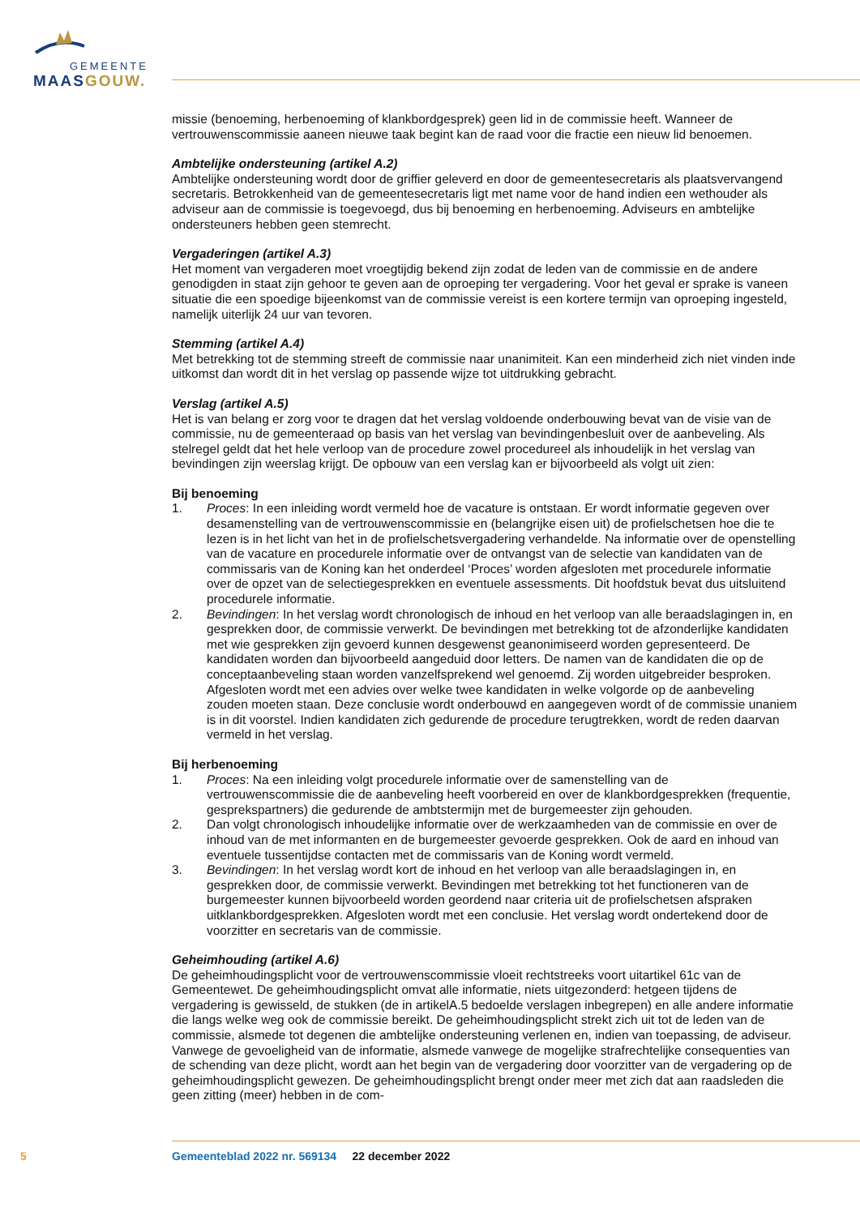GEMEENTE
MAAS GOUW.
missie (benoeming, herbenoeming of klankbordgesprek) geen lid in de commissie heeft. Wanneer de vertrouwenscommissie aaneen nieuwe taak begint kan de raad voor die fractie een nieuw lid benoemen.
Ambtelijke ondersteuning (artikel A.2)
Ambtelijke ondersteuning wordt door de griffier geleverd en door de gemeentesecretaris als plaatsvervangend secretaris. Betrokkenheid van de gemeentesecretaris ligt met name voor de hand indien een wethouder als adviseur aan de commissie is toegevoegd, dus bij benoeming en herbenoeming. Adviseurs en ambtelijke ondersteuners hebben geen stemrecht.
Vergaderingen (artikel A.3)
Het moment van vergaderen moet vroegtijdig bekend zijn zodat de leden van de commissie en de andere genodigden in staat zijn gehoor te geven aan de oproeping ter vergadering. Voor het geval er sprake is vaneen situatie die een spoedige bijeenkomst van de commissie vereist is een kortere termijn van oproeping ingesteld, namelijk uiterlijk 24 uur van tevoren.
Stemming (artikel A.4)
Met betrekking tot de stemming streeft de commissie naar unanimiteit. Kan een minderheid zich niet vinden inde uitkomst dan wordt dit in het verslag op passende wijze tot uitdrukking gebracht.
Verslag (artikel A.5)
Het is van belang er zorg voor te dragen dat het verslag voldoende onderbouwing bevat van de visie van de commissie, nu de gemeenteraad op basis van het verslag van bevindingenbesluit over de aanbeveling. Als stelregel geldt dat het hele verloop van de procedure zowel procedureel als inhoudelijk in het verslag van bevindingen zijn weerslag krijgt. De opbouw van een verslag kan er bijvoorbeeld als volgt uit zien:
Bij benoeming
1. Proces: In een inleiding wordt vermeld hoe de vacature is ontstaan. Er wordt informatie gegeven over desamenstelling van de vertrouwenscommissie en (belangrijke eisen uit) de profielschetsen hoe die te lezen is in het licht van het in de profielschetsvergadering verhandelde. Na informatie over de openstelling van de vacature en procedurele informatie over de ontvangst van de selectie van kandidaten van de commissaris van de Koning kan het onderdeel ‘Proces’ worden afgesloten met procedurele informatie over de opzet van de selectiegesprekken en eventuele assessments. Dit hoofdstuk bevat dus uitsluitend procedurele informatie.
2. Bevindingen: In het verslag wordt chronologisch de inhoud en het verloop van alle beraadslagingen in, en gesprekken door, de commissie verwerkt. De bevindingen met betrekking tot de afzonderlijke kandidaten met wie gesprekken zijn gevoerd kunnen desgewenst geanonimiseerd worden gepresenteerd. De kandidaten worden dan bijvoorbeeld aangeduid door letters. De namen van de kandidaten die op de conceptaanbeveling staan worden vanzelfsprekend wel genoemd. Zij worden uitgebreider besproken. Afgesloten wordt met een advies over welke twee kandidaten in welke volgorde op de aanbeveling zouden moeten staan. Deze conclusie wordt onderbouwd en aangegeven wordt of de commissie unaniem is in dit voorstel. Indien kandidaten zich gedurende de procedure terugtrekken, wordt de reden daarvan vermeld in het verslag.
Bij herbenoeming
1. Proces: Na een inleiding volgt procedurele informatie over de samenstelling van de vertrouwenscommissie die de aanbeveling heeft voorbereid en over de klankbordgesprekken (frequentie, gesprekspartners) die gedurende de ambtstermijn met de burgemeester zijn gehouden.
2. Dan volgt chronologisch inhoudelijke informatie over de werkzaamheden van de commissie en over de inhoud van de met informanten en de burgemeester gevoerde gesprekken. Ook de aard en inhoud van eventuele tussentijdse contacten met de commissaris van de Koning wordt vermeld.
3. Bevindingen: In het verslag wordt kort de inhoud en het verloop van alle beraadslagingen in, en gesprekken door, de commissie verwerkt. Bevindingen met betrekking tot het functioneren van de burgemeester kunnen bijvoorbeeld worden geordend naar criteria uit de profielschetsen afspraken uitklankbordgesprekken. Afgesloten wordt met een conclusie. Het verslag wordt ondertekend door de voorzitter en secretaris van de commissie.
Geheimhouding (artikel A.6)
De geheimhoudingsplicht voor de vertrouwenscommissie vloeit rechtstreeks voort uitartikel 61c van de Gemeentewet. De geheimhoudingsplicht omvat alle informatie, niets uitgezonderd: hetgeen tijdens de vergadering is gewisseld, de stukken (de in artikelA.5 bedoelde verslagen inbegrepen) en alle andere informatie die langs welke weg ook de commissie bereikt. De geheimhoudingsplicht strekt zich uit tot de leden van de commissie, alsmede tot degenen die ambtelijke ondersteuning verlenen en, indien van toepassing, de adviseur. Vanwege de gevoeligheid van de informatie, alsmede vanwege de mogelijke strafrechtelijke consequenties van de schending van deze plicht, wordt aan het begin van de vergadering door voorzitter van de vergadering op de geheimhoudingsplicht gewezen. De geheimhoudingsplicht brengt onder meer met zich dat aan raadsleden die geen zitting (meer) hebben in de com-
5 Gemeenteblad 2022 nr. 569134 22 december 2022